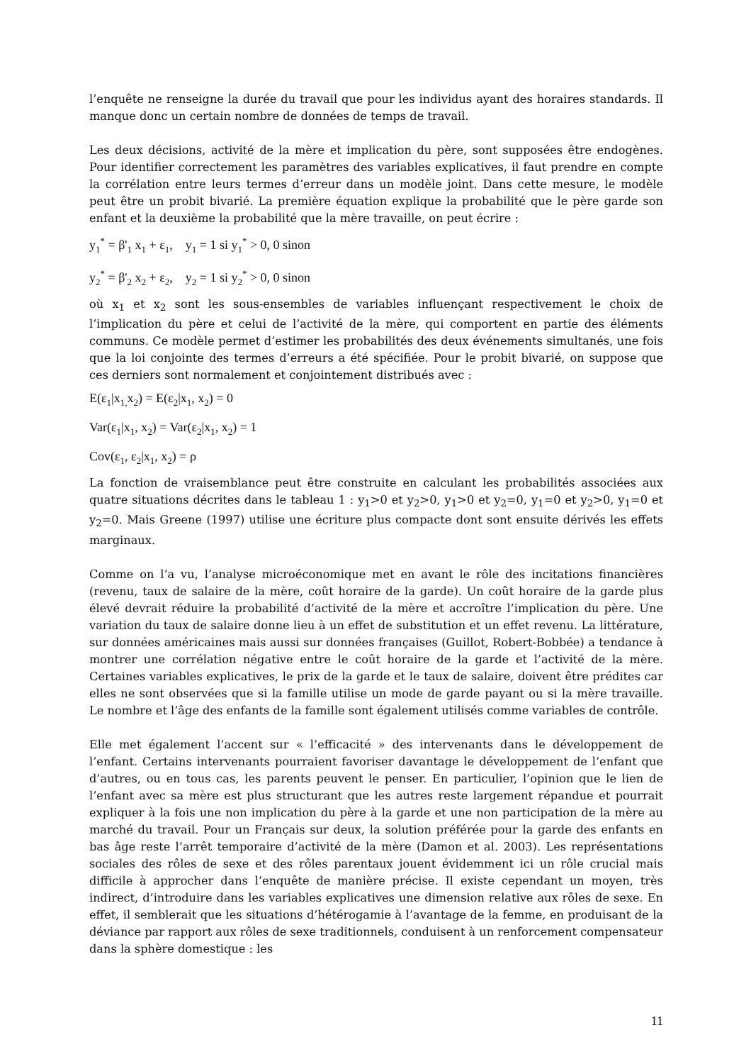l’enquête ne renseigne la durée du travail que pour les individus ayant des horaires standards. Il manque donc un certain nombre de données de temps de travail.
Les deux décisions, activité de la mère et implication du père, sont supposées être endogènes. Pour identifier correctement les paramètres des variables explicatives, il faut prendre en compte la corrélation entre leurs termes d’erreur dans un modèle joint. Dans cette mesure, le modèle peut être un probit bivarié. La première équation explique la probabilité que le père garde son enfant et la deuxième la probabilité que la mère travaille, on peut écrire :
y<sub>1</sub><sup>*</sup> = β'<sub>1</sub> x<sub>1</sub> + ε<sub>1</sub>, y<sub>1</sub> = 1 si y<sub>1</sub><sup>*</sup> > 0, 0 sinon
y<sub>2</sub><sup>*</sup> = β'<sub>2</sub> x<sub>2</sub> + ε<sub>2</sub>, y<sub>2</sub> = 1 si y<sub>2</sub><sup>*</sup> > 0, 0 sinon
où x<sub>1</sub> et x<sub>2</sub> sont les sous-ensembles de variables influençant respectivement le choix de l’implication du père et celui de l’activité de la mère, qui comportent en partie des éléments communs. Ce modèle permet d’estimer les probabilités des deux événements simultanés, une fois que la loi conjointe des termes d’erreurs a été spécifiée. Pour le probit bivarié, on suppose que ces derniers sont normalement et conjointement distribués avec :
E(ε<sub>1</sub>|x<sub>1,</sub>x<sub>2</sub>) = E(ε<sub>2</sub>|x<sub>1</sub>, x<sub>2</sub>) = 0
Var(ε<sub>1</sub>|x<sub>1</sub>, x<sub>2</sub>) = Var(ε<sub>2</sub>|x<sub>1</sub>, x<sub>2</sub>) = 1
Cov(ε<sub>1</sub>, ε<sub>2</sub>|x<sub>1</sub>, x<sub>2</sub>) = ρ
La fonction de vraisemblance peut être construite en calculant les probabilités associées aux quatre situations décrites dans le tableau 1 : y<sub>1</sub>>0 et y<sub>2</sub>>0, y<sub>1</sub>>0 et y<sub>2</sub>=0, y<sub>1</sub>=0 et y<sub>2</sub>>0, y<sub>1</sub>=0 et y<sub>2</sub>=0. Mais Greene (1997) utilise une écriture plus compacte dont sont ensuite dérivés les effets marginaux.
Comme on l’a vu, l’analyse microéconomique met en avant le rôle des incitations financières (revenu, taux de salaire de la mère, coût horaire de la garde). Un coût horaire de la garde plus élevé devrait réduire la probabilité d’activité de la mère et accroître l’implication du père. Une variation du taux de salaire donne lieu à un effet de substitution et un effet revenu. La littérature, sur données américaines mais aussi sur données françaises (Guillot, Robert-Bobbée) a tendance à montrer une corrélation négative entre le coût horaire de la garde et l’activité de la mère. Certaines variables explicatives, le prix de la garde et le taux de salaire, doivent être prédites car elles ne sont observées que si la famille utilise un mode de garde payant ou si la mère travaille. Le nombre et l’âge des enfants de la famille sont également utilisés comme variables de contrôle.
Elle met également l’accent sur « l’efficacité » des intervenants dans le développement de l’enfant. Certains intervenants pourraient favoriser davantage le développement de l’enfant que d’autres, ou en tous cas, les parents peuvent le penser. En particulier, l’opinion que le lien de l’enfant avec sa mère est plus structurant que les autres reste largement répandue et pourrait expliquer à la fois une non implication du père à la garde et une non participation de la mère au marché du travail. Pour un Français sur deux, la solution préférée pour la garde des enfants en bas âge reste l’arrêt temporaire d’activité de la mère (Damon et al. 2003). Les représentations sociales des rôles de sexe et des rôles parentaux jouent évidemment ici un rôle crucial mais difficile à approcher dans l’enquête de manière précise. Il existe cependant un moyen, très indirect, d’introduire dans les variables explicatives une dimension relative aux rôles de sexe. En effet, il semblerait que les situations d’hétérogamie à l’avantage de la femme, en produisant de la déviance par rapport aux rôles de sexe traditionnels, conduisent à un renforcement compensateur dans la sphère domestique : les
11